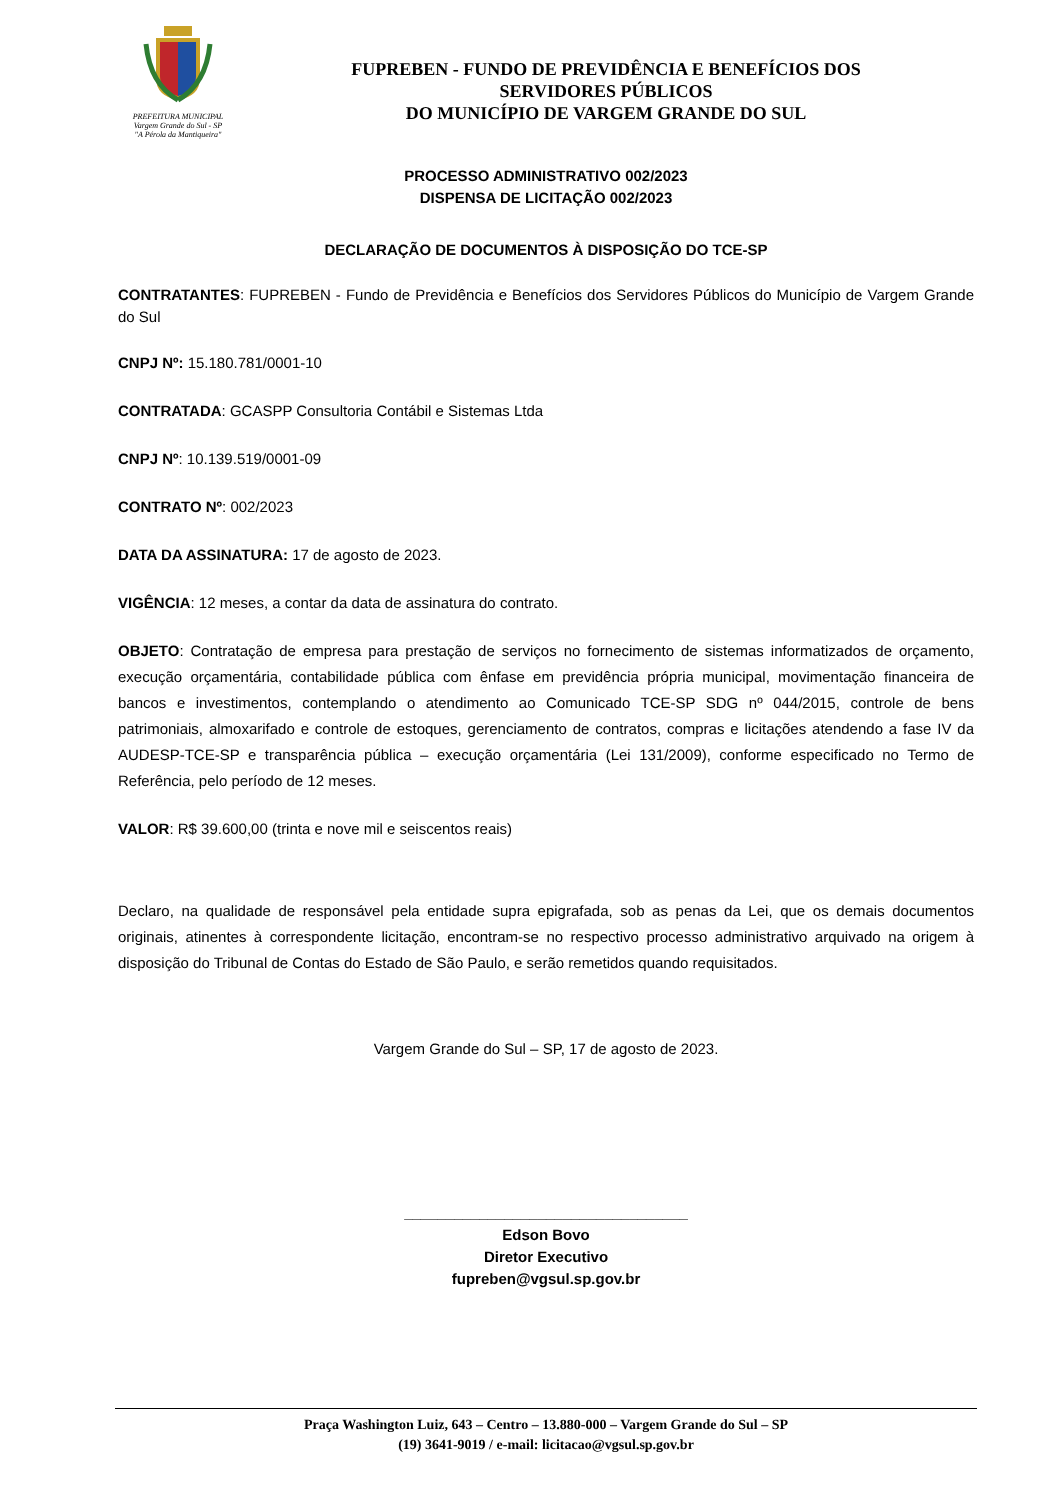PREFEITURA MUNICIPAL
Vargem Grande do Sul - SP
"A Pérola da Mantiqueira"
FUPREBEN - FUNDO DE PREVIDÊNCIA E BENEFÍCIOS DOS
SERVIDORES PÚBLICOS
DO MUNICÍPIO DE VARGEM GRANDE DO SUL
PROCESSO ADMINISTRATIVO 002/2023
DISPENSA DE LICITAÇÃO 002/2023
DECLARAÇÃO DE DOCUMENTOS À DISPOSIÇÃO DO TCE-SP
CONTRATANTES: FUPREBEN - Fundo de Previdência e Benefícios dos Servidores Públicos do Município de Vargem Grande do Sul
CNPJ Nº: 15.180.781/0001-10
CONTRATADA: GCASPP Consultoria Contábil e Sistemas Ltda
CNPJ Nº: 10.139.519/0001-09
CONTRATO Nº: 002/2023
DATA DA ASSINATURA: 17 de agosto de 2023.
VIGÊNCIA: 12 meses, a contar da data de assinatura do contrato.
OBJETO: Contratação de empresa para prestação de serviços no fornecimento de sistemas informatizados de orçamento, execução orçamentária, contabilidade pública com ênfase em previdência própria municipal, movimentação financeira de bancos e investimentos, contemplando o atendimento ao Comunicado TCE-SP SDG nº 044/2015, controle de bens patrimoniais, almoxarifado e controle de estoques, gerenciamento de contratos, compras e licitações atendendo a fase IV da AUDESP-TCE-SP e transparência pública – execução orçamentária (Lei 131/2009), conforme especificado no Termo de Referência, pelo período de 12 meses.
VALOR: R$ 39.600,00 (trinta e nove mil e seiscentos reais)
Declaro, na qualidade de responsável pela entidade supra epigrafada, sob as penas da Lei, que os demais documentos originais, atinentes à correspondente licitação, encontram-se no respectivo processo administrativo arquivado na origem à disposição do Tribunal de Contas do Estado de São Paulo, e serão remetidos quando requisitados.
Vargem Grande do Sul – SP, 17 de agosto de 2023.
__________________________________
Edson Bovo
Diretor Executivo
fupreben@vgsul.sp.gov.br
Praça Washington Luiz, 643 – Centro – 13.880-000 – Vargem Grande do Sul – SP
(19) 3641-9019 / e-mail: licitacao@vgsul.sp.gov.br